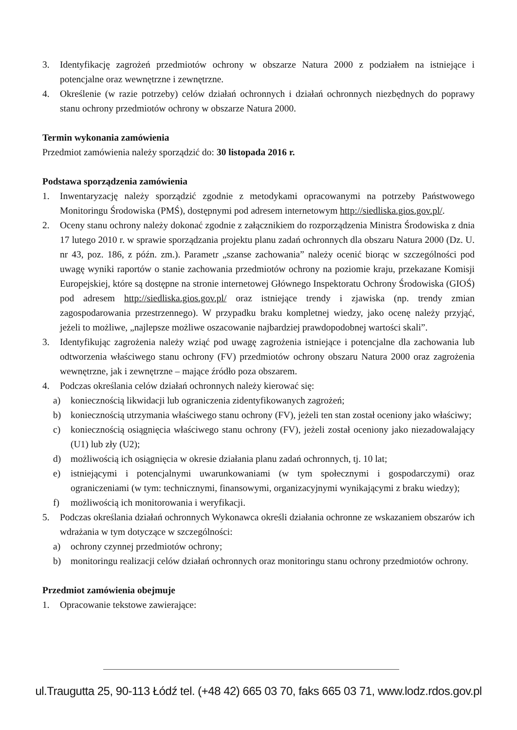3. Identyfikację zagrożeń przedmiotów ochrony w obszarze Natura 2000 z podziałem na istniejące i potencjalne oraz wewnętrzne i zewnętrzne.
4. Określenie (w razie potrzeby) celów działań ochronnych i działań ochronnych niezbędnych do poprawy stanu ochrony przedmiotów ochrony w obszarze Natura 2000.
Termin wykonania zamówienia
Przedmiot zamówienia należy sporządzić do: 30 listopada 2016 r.
Podstawa sporządzenia zamówienia
1. Inwentaryzację należy sporządzić zgodnie z metodykami opracowanymi na potrzeby Państwowego Monitoringu Środowiska (PMŚ), dostępnymi pod adresem internetowym http://siedliska.gios.gov.pl/.
2. Oceny stanu ochrony należy dokonać zgodnie z załącznikiem do rozporządzenia Ministra Środowiska z dnia 17 lutego 2010 r. w sprawie sporządzania projektu planu zadań ochronnych dla obszaru Natura 2000 (Dz. U. nr 43, poz. 186, z późn. zm.). Parametr „szanse zachowania” należy ocenić biorąc w szczególności pod uwagę wyniki raportów o stanie zachowania przedmiotów ochrony na poziomie kraju, przekazane Komisji Europejskiej, które są dostępne na stronie internetowej Głównego Inspektoratu Ochrony Środowiska (GIOŚ) pod adresem http://siedliska.gios.gov.pl/ oraz istniejące trendy i zjawiska (np. trendy zmian zagospodarowania przestrzennego). W przypadku braku kompletnej wiedzy, jako ocenę należy przyjąć, jeżeli to możliwe, „najlepsze możliwe oszacowanie najbardziej prawdopodobnej wartości skali”.
3. Identyfikując zagrożenia należy wziąć pod uwagę zagrożenia istniejące i potencjalne dla zachowania lub odtworzenia właściwego stanu ochrony (FV) przedmiotów ochrony obszaru Natura 2000 oraz zagrożenia wewnętrzne, jak i zewnętrzne – mające źródło poza obszarem.
4. Podczas określania celów działań ochronnych należy kierować się:
a) koniecznością likwidacji lub ograniczenia zidentyfikowanych zagrożeń;
b) koniecznością utrzymania właściwego stanu ochrony (FV), jeżeli ten stan został oceniony jako właściwy;
c) koniecznością osiągnięcia właściwego stanu ochrony (FV), jeżeli został oceniony jako niezadowalający (U1) lub zły (U2);
d) możliwością ich osiągnięcia w okresie działania planu zadań ochronnych, tj. 10 lat;
e) istniejącymi i potencjalnymi uwarunkowaniami (w tym społecznymi i gospodarczymi) oraz ograniczeniami (w tym: technicznymi, finansowymi, organizacyjnymi wynikającymi z braku wiedzy);
f) możliwością ich monitorowania i weryfikacji.
5. Podczas określania działań ochronnych Wykonawca określi działania ochronne ze wskazaniem obszarów ich wdrażania w tym dotyczące w szczególności:
a) ochrony czynnej przedmiotów ochrony;
b) monitoringu realizacji celów działań ochronnych oraz monitoringu stanu ochrony przedmiotów ochrony.
Przedmiot zamówienia obejmuje
1. Opracowanie tekstowe zawierające:
ul.Traugutta 25, 90-113 Łódź tel. (+48 42) 665 03 70, faks 665 03 71, www.lodz.rdos.gov.pl